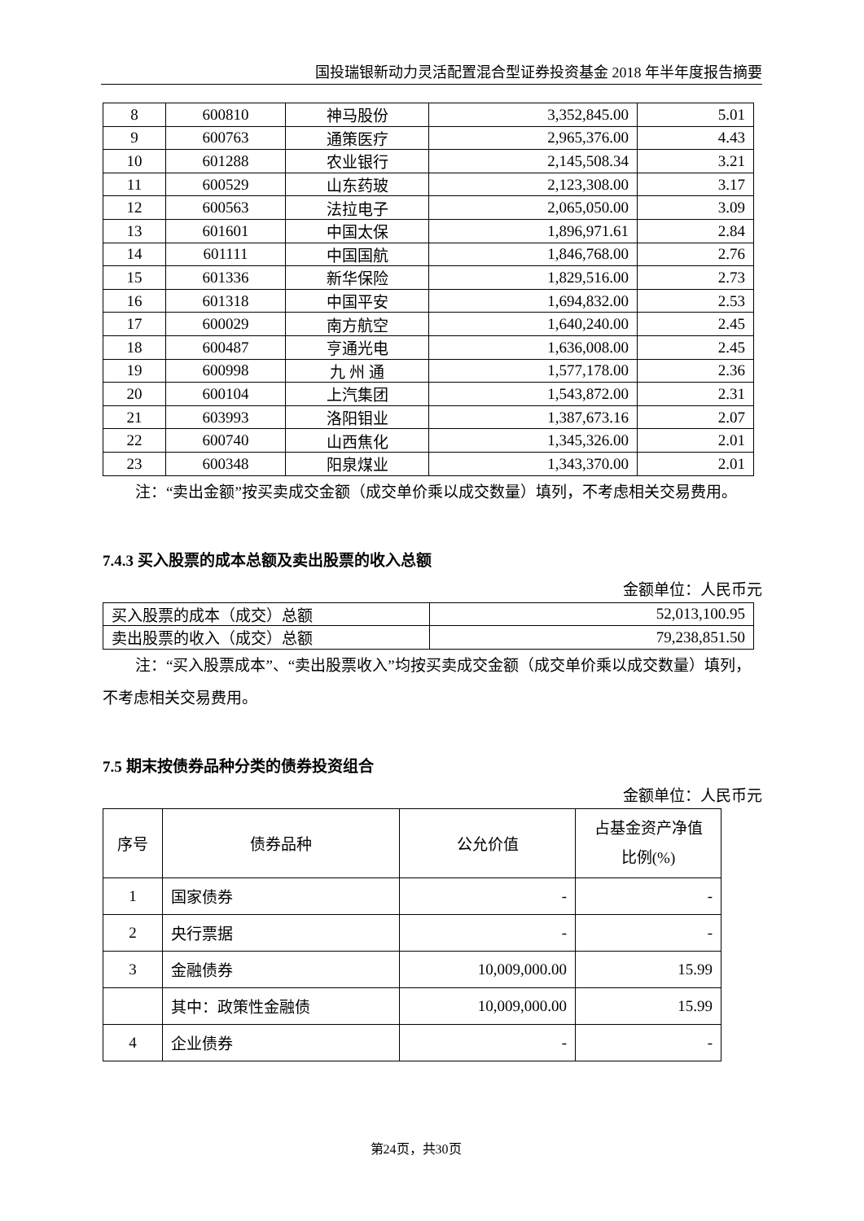国投瑞银新动力灵活配置混合型证券投资基金 2018 年半年度报告摘要
| 8 | 600810 | 神马股份 | 3,352,845.00 | 5.01 |
| 9 | 600763 | 通策医疗 | 2,965,376.00 | 4.43 |
| 10 | 601288 | 农业银行 | 2,145,508.34 | 3.21 |
| 11 | 600529 | 山东药玻 | 2,123,308.00 | 3.17 |
| 12 | 600563 | 法拉电子 | 2,065,050.00 | 3.09 |
| 13 | 601601 | 中国太保 | 1,896,971.61 | 2.84 |
| 14 | 601111 | 中国国航 | 1,846,768.00 | 2.76 |
| 15 | 601336 | 新华保险 | 1,829,516.00 | 2.73 |
| 16 | 601318 | 中国平安 | 1,694,832.00 | 2.53 |
| 17 | 600029 | 南方航空 | 1,640,240.00 | 2.45 |
| 18 | 600487 | 亨通光电 | 1,636,008.00 | 2.45 |
| 19 | 600998 | 九 州 通 | 1,577,178.00 | 2.36 |
| 20 | 600104 | 上汽集团 | 1,543,872.00 | 2.31 |
| 21 | 603993 | 洛阳钼业 | 1,387,673.16 | 2.07 |
| 22 | 600740 | 山西焦化 | 1,345,326.00 | 2.01 |
| 23 | 600348 | 阳泉煤业 | 1,343,370.00 | 2.01 |
注：“卖出金额”按买卖成交金额（成交单价乘以成交数量）填列，不考虑相关交易费用。
7.4.3 买入股票的成本总额及卖出股票的收入总额
金额单位：人民币元
| 买入股票的成本（成交）总额 | 52,013,100.95 |
| 卖出股票的收入（成交）总额 | 79,238,851.50 |
注：“买入股票成本”、“卖出股票收入”均按买卖成交金额（成交单价乘以成交数量）填列，不考虑相关交易费用。
7.5 期末按债券品种分类的债券投资组合
金额单位：人民币元
| 序号 | 债券品种 | 公允价值 | 占基金资产净值 比例(%) |
| --- | --- | --- | --- |
| 1 | 国家债券 | - | - |
| 2 | 央行票据 | - | - |
| 3 | 金融债券 | 10,009,000.00 | 15.99 |
| | 其中：政策性金融债 | 10,009,000.00 | 15.99 |
| 4 | 企业债券 | - | - |
第24页，共30页